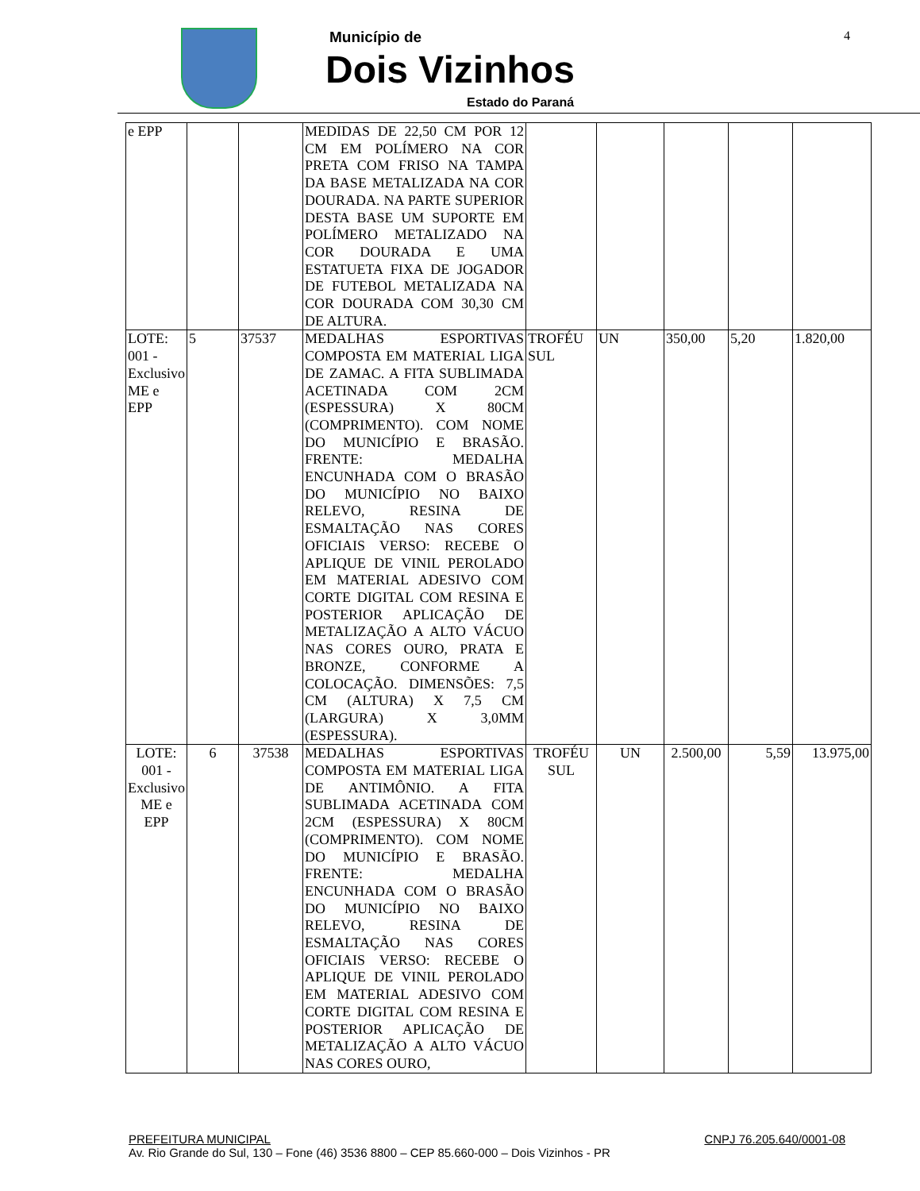Município de
Dois Vizinhos
Estado do Paraná
4
| e EPP | | | MEDIDAS DE 22,50 CM POR 12 CM EM POLÍMERO NA COR PRETA COM FRISO NA TAMPA DA BASE METALIZADA NA COR DOURADA. NA PARTE SUPERIOR DESTA BASE UM SUPORTE EM POLÍMERO METALIZADO NA COR DOURADA E UMA ESTATUETA FIXA DE JOGADOR DE FUTEBOL METALIZADA NA COR DOURADA COM 30,30 CM DE ALTURA. | | | | | |
| LOTE: 001 - Exclusivo ME e EPP | 5 | 37537 | MEDALHAS ESPORTIVAS COMPOSTA EM MATERIAL LIGA DE ZAMAC. A FITA SUBLIMADA ACETINADA COM 2CM (ESPESSURA) X 80CM (COMPRIMENTO). COM NOME DO MUNICÍPIO E BRASÃO. FRENTE: MEDALHA ENCUNHADA COM O BRASÃO DO MUNICÍPIO NO BAIXO RELEVO, RESINA DE ESMALTAÇÃO NAS CORES OFICIAIS VERSO: RECEBE O APLIQUE DE VINIL PEROLADO EM MATERIAL ADESIVO COM CORTE DIGITAL COM RESINA E POSTERIOR APLICAÇÃO DE METALIZAÇÃO A ALTO VÁCUO NAS CORES OURO, PRATA E BRONZE, CONFORME A COLOCAÇÃO. DIMENSÕES: 7,5 CM (ALTURA) X 7,5 CM (LARGURA) X 3,0MM (ESPESSURA). | TROFÉU SUL | UN | 350,00 | 5,20 | 1.820,00 |
| LOTE: 001 - Exclusivo ME e EPP | 6 | 37538 | MEDALHAS ESPORTIVAS COMPOSTA EM MATERIAL LIGA DE ANTIMÔNIO. A FITA SUBLIMADA ACETINADA COM 2CM (ESPESSURA) X 80CM (COMPRIMENTO). COM NOME DO MUNICÍPIO E BRASÃO. FRENTE: MEDALHA ENCUNHADA COM O BRASÃO DO MUNICÍPIO NO BAIXO RELEVO, RESINA DE ESMALTAÇÃO NAS CORES OFICIAIS VERSO: RECEBE O APLIQUE DE VINIL PEROLADO EM MATERIAL ADESIVO COM CORTE DIGITAL COM RESINA E POSTERIOR APLICAÇÃO DE METALIZAÇÃO A ALTO VÁCUO NAS CORES OURO, | TROFÉU SUL | UN | 2.500,00 | 5,59 | 13.975,00 |
PREFEITURA MUNICIPAL CNPJ 76.205.640/0001-08
Av. Rio Grande do Sul, 130 – Fone (46) 3536 8800 – CEP 85.660-000 – Dois Vizinhos - PR